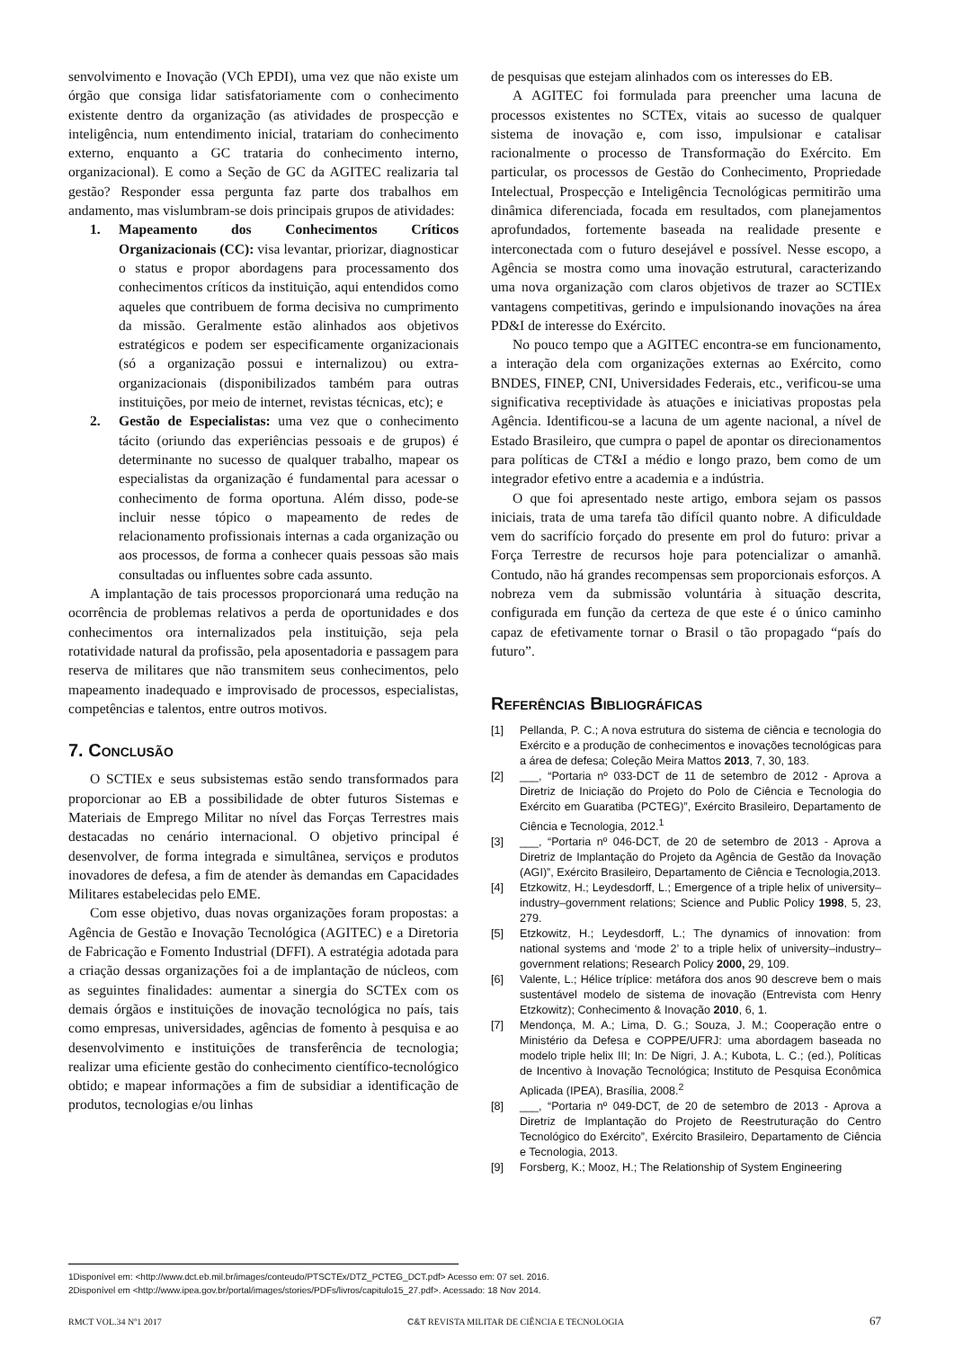senvolvimento e Inovação (VCh EPDI), uma vez que não existe um órgão que consiga lidar satisfatoriamente com o conhecimento existente dentro da organização (as atividades de prospecção e inteligência, num entendimento inicial, tratariam do conhecimento externo, enquanto a GC trataria do conhecimento interno, organizacional). E como a Seção de GC da AGITEC realizaria tal gestão? Responder essa pergunta faz parte dos trabalhos em andamento, mas vislumbram-se dois principais grupos de atividades:
1. Mapeamento dos Conhecimentos Críticos Organizacionais (CC): visa levantar, priorizar, diagnosticar o status e propor abordagens para processamento dos conhecimentos críticos da instituição, aqui entendidos como aqueles que contribuem de forma decisiva no cumprimento da missão. Geralmente estão alinhados aos objetivos estratégicos e podem ser especificamente organizacionais (só a organização possui e internalizou) ou extra-organizacionais (disponibilizados também para outras instituições, por meio de internet, revistas técnicas, etc); e
2. Gestão de Especialistas: uma vez que o conhecimento tácito (oriundo das experiências pessoais e de grupos) é determinante no sucesso de qualquer trabalho, mapear os especialistas da organização é fundamental para acessar o conhecimento de forma oportuna. Além disso, pode-se incluir nesse tópico o mapeamento de redes de relacionamento profissionais internas a cada organização ou aos processos, de forma a conhecer quais pessoas são mais consultadas ou influentes sobre cada assunto.
A implantação de tais processos proporcionará uma redução na ocorrência de problemas relativos a perda de oportunidades e dos conhecimentos ora internalizados pela instituição, seja pela rotatividade natural da profissão, pela aposentadoria e passagem para reserva de militares que não transmitem seus conhecimentos, pelo mapeamento inadequado e improvisado de processos, especialistas, competências e talentos, entre outros motivos.
7. Conclusão
O SCTIEx e seus subsistemas estão sendo transformados para proporcionar ao EB a possibilidade de obter futuros Sistemas e Materiais de Emprego Militar no nível das Forças Terrestres mais destacadas no cenário internacional. O objetivo principal é desenvolver, de forma integrada e simultânea, serviços e produtos inovadores de defesa, a fim de atender às demandas em Capacidades Militares estabelecidas pelo EME.
Com esse objetivo, duas novas organizações foram propostas: a Agência de Gestão e Inovação Tecnológica (AGITEC) e a Diretoria de Fabricação e Fomento Industrial (DFFI). A estratégia adotada para a criação dessas organizações foi a de implantação de núcleos, com as seguintes finalidades: aumentar a sinergia do SCTEx com os demais órgãos e instituições de inovação tecnológica no país, tais como empresas, universidades, agências de fomento à pesquisa e ao desenvolvimento e instituições de transferência de tecnologia; realizar uma eficiente gestão do conhecimento científico-tecnológico obtido; e mapear informações a fim de subsidiar a identificação de produtos, tecnologias e/ou linhas
de pesquisas que estejam alinhados com os interesses do EB.
A AGITEC foi formulada para preencher uma lacuna de processos existentes no SCTEx, vitais ao sucesso de qualquer sistema de inovação e, com isso, impulsionar e catalisar racionalmente o processo de Transformação do Exército. Em particular, os processos de Gestão do Conhecimento, Propriedade Intelectual, Prospecção e Inteligência Tecnológicas permitirão uma dinâmica diferenciada, focada em resultados, com planejamentos aprofundados, fortemente baseada na realidade presente e interconectada com o futuro desejável e possível. Nesse escopo, a Agência se mostra como uma inovação estrutural, caracterizando uma nova organização com claros objetivos de trazer ao SCTIEx vantagens competitivas, gerindo e impulsionando inovações na área PD&I de interesse do Exército.
No pouco tempo que a AGITEC encontra-se em funcionamento, a interação dela com organizações externas ao Exército, como BNDES, FINEP, CNI, Universidades Federais, etc., verificou-se uma significativa receptividade às atuações e iniciativas propostas pela Agência. Identificou-se a lacuna de um agente nacional, a nível de Estado Brasileiro, que cumpra o papel de apontar os direcionamentos para políticas de CT&I a médio e longo prazo, bem como de um integrador efetivo entre a academia e a indústria.
O que foi apresentado neste artigo, embora sejam os passos iniciais, trata de uma tarefa tão difícil quanto nobre. A dificuldade vem do sacrifício forçado do presente em prol do futuro: privar a Força Terrestre de recursos hoje para potencializar o amanhã. Contudo, não há grandes recompensas sem proporcionais esforços. A nobreza vem da submissão voluntária à situação descrita, configurada em função da certeza de que este é o único caminho capaz de efetivamente tornar o Brasil o tão propagado “país do futuro”.
Referências Bibliográficas
[1] Pellanda, P. C.; A nova estrutura do sistema de ciência e tecnologia do Exército e a produção de conhecimentos e inovações tecnológicas para a área de defesa; Coleção Meira Mattos 2013, 7, 30, 183.
[2] ___, “Portaria nº 033-DCT de 11 de setembro de 2012 - Aprova a Diretriz de Iniciação do Projeto do Polo de Ciência e Tecnologia do Exército em Guaratiba (PCTEG)”, Exército Brasileiro, Departamento de Ciência e Tecnologia, 2012.<sup>1</sup>
[3] ___, “Portaria nº 046-DCT, de 20 de setembro de 2013 - Aprova a Diretriz de Implantação do Projeto da Agência de Gestão da Inovação (AGI)”, Exército Brasileiro, Departamento de Ciência e Tecnologia,2013.
[4] Etzkowitz, H.; Leydesdorff, L.; Emergence of a triple helix of university–industry–government relations; Science and Public Policy 1998, 5, 23, 279.
[5] Etzkowitz, H.; Leydesdorff, L.; The dynamics of innovation: from national systems and ‘mode 2’ to a triple helix of university–industry–government relations; Research Policy 2000, 29, 109.
[6] Valente, L.; Hélice tríplice: metáfora dos anos 90 descreve bem o mais sustentável modelo de sistema de inovação (Entrevista com Henry Etzkowitz); Conhecimento & Inovação 2010, 6, 1.
[7] Mendonça, M. A.; Lima, D. G.; Souza, J. M.; Cooperação entre o Ministério da Defesa e COPPE/UFRJ: uma abordagem baseada no modelo triple helix III; In: De Nigri, J. A.; Kubota, L. C.; (ed.), Políticas de Incentivo à Inovação Tecnológica; Instituto de Pesquisa Econômica Aplicada (IPEA), Brasília, 2008.<sup>2</sup>
[8] ___, “Portaria nº 049-DCT, de 20 de setembro de 2013 - Aprova a Diretriz de Implantação do Projeto de Reestruturação do Centro Tecnológico do Exército”, Exército Brasileiro, Departamento de Ciência e Tecnologia, 2013.
[9] Forsberg, K.; Mooz, H.; The Relationship of System Engineering
1Disponível em: <http://www.dct.eb.mil.br/images/conteudo/PTSCTEx/DTZ_PCTEG_DCT.pdf> Acesso em: 07 set. 2016.
2Disponível em <http://www.ipea.gov.br/portal/images/stories/PDFs/livros/capitulo15_27.pdf>. Acessado: 18 Nov 2014.
RMCT VOL.34 Nº1 2017 C&T REVISTA MILITAR DE CIÊNCIA E TECNOLOGIA 67